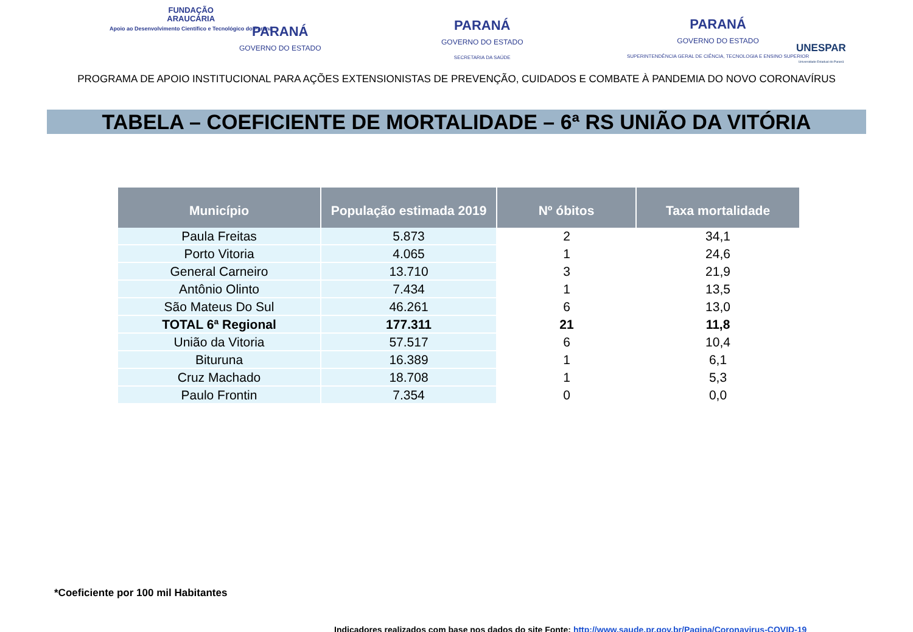FUNDAÇÃO
ARAUCÁRIA
Apoio ao Desenvolvimento Científico e Tecnológico do Paraná
PARANÁ
GOVERNO DO ESTADO
PARANÁ
GOVERNO DO ESTADO
SECRETARIA DA SAÚDE
PARANÁ
GOVERNO DO ESTADO
SUPERINTENDÊNCIA GERAL DE CIÊNCIA, TECNOLOGIA E ENSINO SUPERIOR
UNESPAR
Universidade Estadual do Paraná
PROGRAMA DE APOIO INSTITUCIONAL PARA AÇÕES EXTENSIONISTAS DE PREVENÇÃO, CUIDADOS E COMBATE À PANDEMIA DO NOVO CORONAVÍRUS
TABELA – COEFICIENTE DE MORTALIDADE – 6ª RS UNIÃO DA VITÓRIA
| Município | População estimada 2019 | Nº óbitos | Taxa mortalidade |
| --- | --- | --- | --- |
| Paula Freitas | 5.873 | 2 | 34,1 |
| Porto Vitoria | 4.065 | 1 | 24,6 |
| General Carneiro | 13.710 | 3 | 21,9 |
| Antônio Olinto | 7.434 | 1 | 13,5 |
| São Mateus Do Sul | 46.261 | 6 | 13,0 |
| TOTAL 6ª Regional | 177.311 | 21 | 11,8 |
| União da Vitoria | 57.517 | 6 | 10,4 |
| Bituruna | 16.389 | 1 | 6,1 |
| Cruz Machado | 18.708 | 1 | 5,3 |
| Paulo Frontin | 7.354 | 0 | 0,0 |
*Coeficiente por 100 mil Habitantes
Indicadores realizados com base nos dados do site Fonte: http://www.saude.pr.gov.br/Pagina/Coronavirus-COVID-19